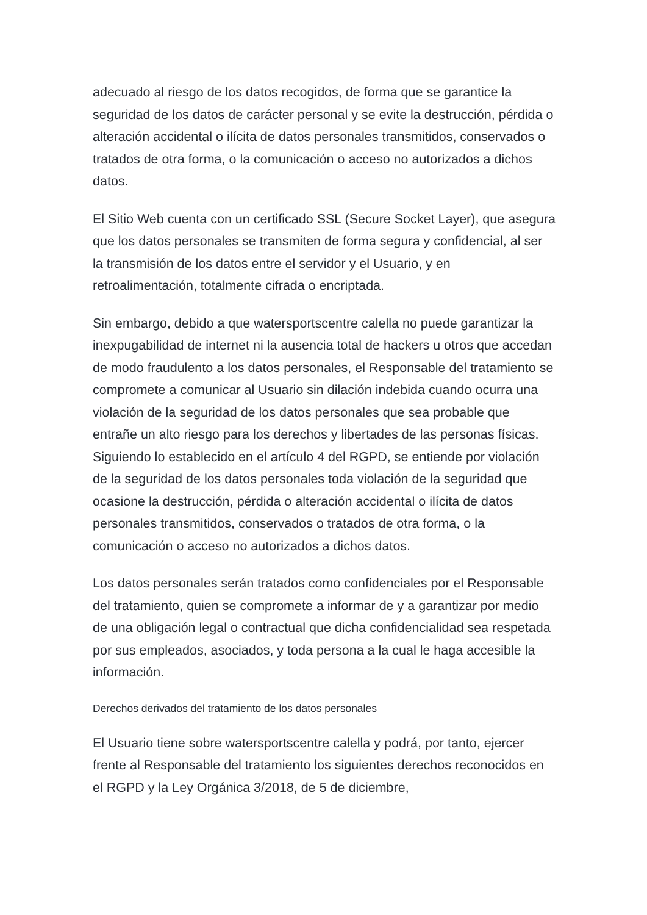adecuado al riesgo de los datos recogidos, de forma que se garantice la seguridad de los datos de carácter personal y se evite la destrucción, pérdida o alteración accidental o ilícita de datos personales transmitidos, conservados o tratados de otra forma, o la comunicación o acceso no autorizados a dichos datos.
El Sitio Web cuenta con un certificado SSL (Secure Socket Layer), que asegura que los datos personales se transmiten de forma segura y confidencial, al ser la transmisión de los datos entre el servidor y el Usuario, y en retroalimentación, totalmente cifrada o encriptada.
Sin embargo, debido a que watersportscentre calella no puede garantizar la inexpugabilidad de internet ni la ausencia total de hackers u otros que accedan de modo fraudulento a los datos personales, el Responsable del tratamiento se compromete a comunicar al Usuario sin dilación indebida cuando ocurra una violación de la seguridad de los datos personales que sea probable que entrañe un alto riesgo para los derechos y libertades de las personas físicas. Siguiendo lo establecido en el artículo 4 del RGPD, se entiende por violación de la seguridad de los datos personales toda violación de la seguridad que ocasione la destrucción, pérdida o alteración accidental o ilícita de datos personales transmitidos, conservados o tratados de otra forma, o la comunicación o acceso no autorizados a dichos datos.
Los datos personales serán tratados como confidenciales por el Responsable del tratamiento, quien se compromete a informar de y a garantizar por medio de una obligación legal o contractual que dicha confidencialidad sea respetada por sus empleados, asociados, y toda persona a la cual le haga accesible la información.
Derechos derivados del tratamiento de los datos personales
El Usuario tiene sobre watersportscentre calella y podrá, por tanto, ejercer frente al Responsable del tratamiento los siguientes derechos reconocidos en el RGPD y la Ley Orgánica 3/2018, de 5 de diciembre,